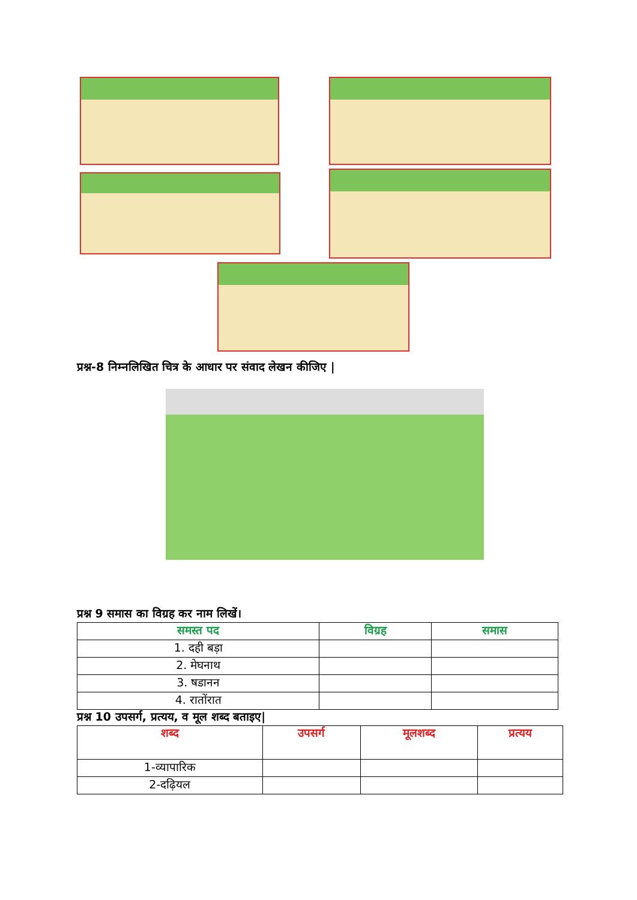प्रश्न-8 निम्नलिखित चित्र के आधार पर संवाद लेखन कीजिए |
प्रश्न 9 समास का विग्रह कर नाम लिखें।
| समस्त पद | विग्रह | समास |
| --- | --- | --- |
| 1. दही बड़ा | | |
| 2. मेघनाथ | | |
| 3. षडानन | | |
| 4. रातोंरात | | |
प्रश्न 10 उपसर्ग, प्रत्यय, व मूल शब्द बताइए|
| शब्द | उपसर्ग | मूलशब्द | प्रत्यय |
| --- | --- | --- | --- |
| 1-व्यापारिक | | | |
| 2-दढ़ियल | | | |